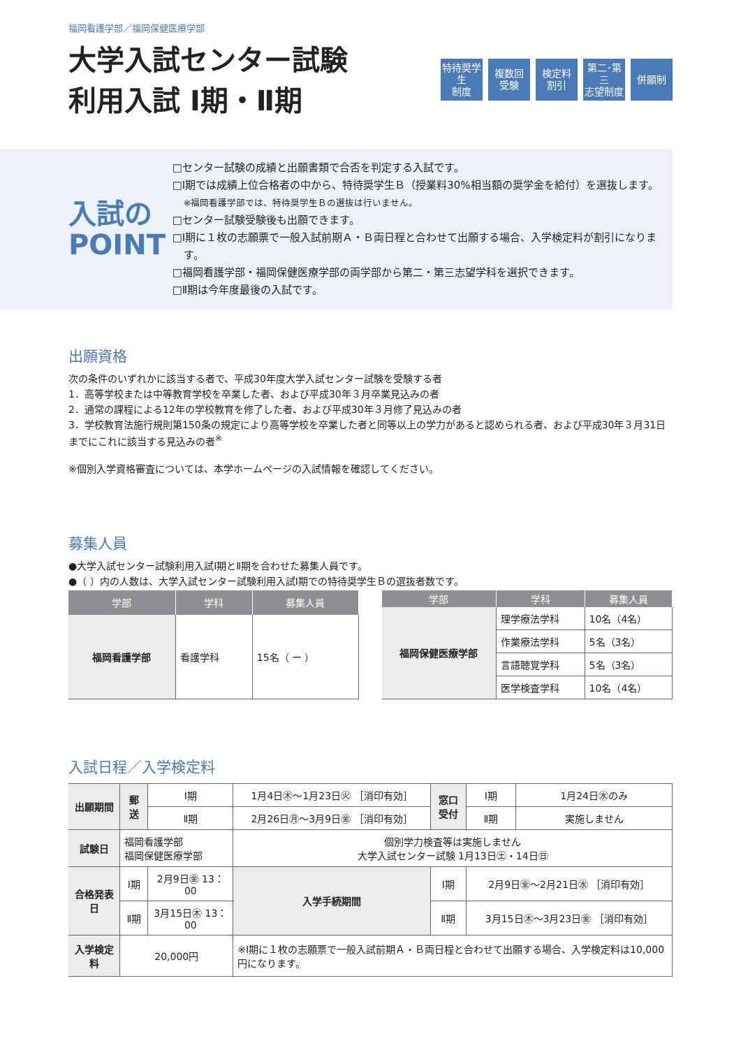福岡看護学部／福岡保健医療学部
大学入試センター試験
利用入試 Ⅰ期・Ⅱ期
特待奨学生
制度
複数回
受験
検定料
割引
第二･第三
志望制度
併願制
入試の
POINT
□センター試験の成績と出願書類で合否を判定する入試です。
□Ⅰ期では成績上位合格者の中から、特待奨学生Ｂ（授業料30%相当額の奨学金を給付）を選抜します。
※福岡看護学部では、特待奨学生Ｂの選抜は行いません。
□センター試験受験後も出願できます。
□Ⅰ期に１枚の志願票で一般入試前期Ａ・Ｂ両日程と合わせて出願する場合、入学検定料が割引になります。
□福岡看護学部・福岡保健医療学部の両学部から第二・第三志望学科を選択できます。
□Ⅱ期は今年度最後の入試です。
出願資格
次の条件のいずれかに該当する者で、平成30年度大学入試センター試験を受験する者
1．高等学校または中等教育学校を卒業した者、および平成30年３月卒業見込みの者
2．通常の課程による12年の学校教育を修了した者、および平成30年３月修了見込みの者
3．学校教育法施行規則第150条の規定により高等学校を卒業した者と同等以上の学力があると認められる者、および平成30年３月31日までにこれに該当する見込みの者<sup>※</sup>
※個別入学資格審査については、本学ホームページの入試情報を確認してください。
募集人員
●大学入試センター試験利用入試Ⅰ期とⅡ期を合わせた募集人員です。
●（ ）内の人数は、大学入試センター試験利用入試Ⅰ期での特待奨学生Ｂの選抜者数です。
| 学部 | 学科 | 募集人員 |
| --- | --- | --- |
| 福岡看護学部 | 看護学科 | 15名（ ー ） |
| 学部 | 学科 | 募集人員 |
| --- | --- | --- |
| 福岡保健医療学部 | 理学療法学科 | 10名（4名） |
| | 作業療法学科 | 5名（3名） |
| | 言語聴覚学科 | 5名（3名） |
| | 医学検査学科 | 10名（4名） |
入試日程／入学検定料
| 出願期間 | 郵送 | Ⅰ期 | 1月4日㊍～1月23日㊋ ［消印有効］ | | 窓口 受付 | Ⅰ期 | 1月24日㊌のみ |
| | | Ⅱ期 | 2月26日㊊～3月9日㊎ ［消印有効］ | | | Ⅱ期 | 実施しません |
| 試験日 | 福岡看護学部 福岡保健医療学部 | | | 個別学力検査等は実施しません 大学入試センター試験 1月13日㊏・14日㊐ | | | |
| 合格発表日 | Ⅰ期 | 2月9日㊎ 13：00 | | 入学手続期間 | Ⅰ期 | 2月9日㊎～2月21日㊌ ［消印有効］ | |
| | Ⅱ期 | 3月15日㊍ 13：00 | | | Ⅱ期 | 3月15日㊍～3月23日㊎ ［消印有効］ | |
| 入学検定料 | 20,000円 | | ※Ⅰ期に１枚の志願票で一般入試前期Ａ・Ｂ両日程と合わせて出願する場合、入学検定料は10,000円になります。 | | | | |